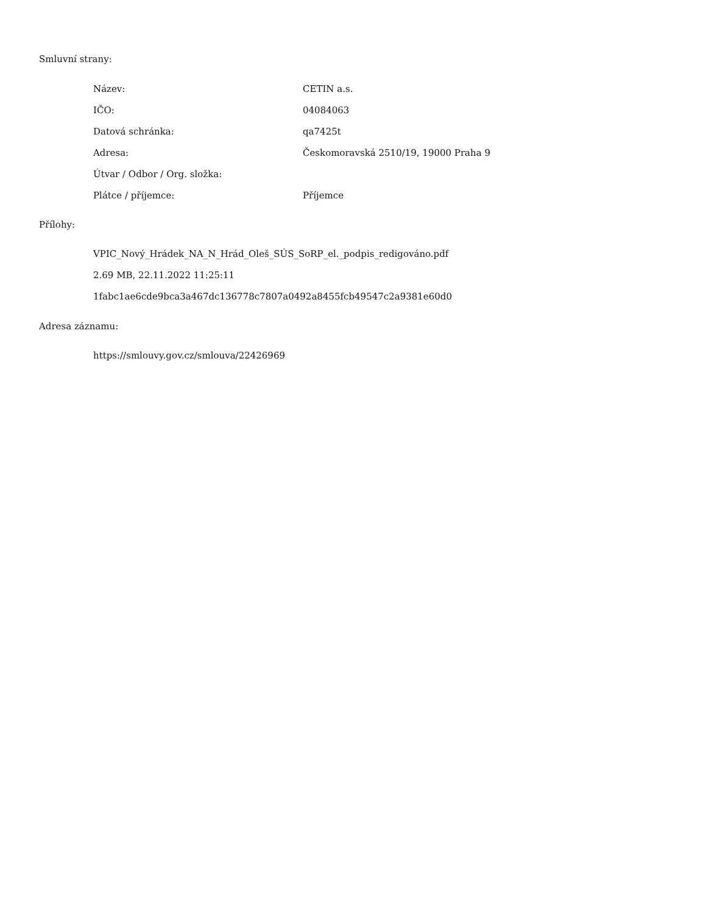Smluvní strany:
| Název: | CETIN a.s. |
| IČO: | 04084063 |
| Datová schránka: | qa7425t |
| Adresa: | Českomoravská 2510/19, 19000 Praha 9 |
| Útvar / Odbor / Org. složka: | |
| Plátce / příjemce: | Příjemce |
Přílohy:
VPIC_Nový_Hrádek_NA_N_Hrád_Oleš_SÚS_SoRP_el._podpis_redigováno.pdf
2.69 MB, 22.11.2022 11:25:11
1fabc1ae6cde9bca3a467dc136778c7807a0492a8455fcb49547c2a9381e60d0
Adresa záznamu:
https://smlouvy.gov.cz/smlouva/22426969